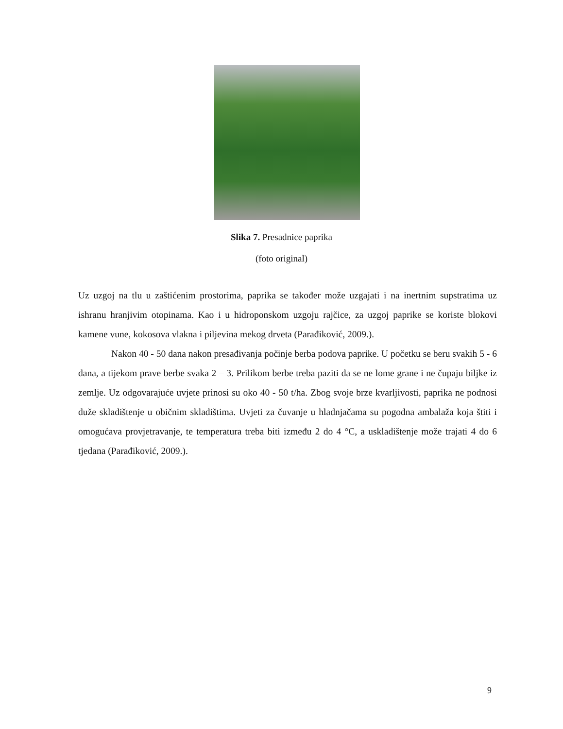Slika 7. Presadnice paprika
(foto original)
Uz uzgoj na tlu u zaštićenim prostorima, paprika se također može uzgajati i na inertnim supstratima uz ishranu hranjivim otopinama. Kao i u hidroponskom uzgoju rajčice, za uzgoj paprike se koriste blokovi kamene vune, kokosova vlakna i piljevina mekog drveta (Parađiković, 2009.).
Nakon 40 - 50 dana nakon presađivanja počinje berba podova paprike. U početku se beru svakih 5 - 6 dana, a tijekom prave berbe svaka 2 – 3. Prilikom berbe treba paziti da se ne lome grane i ne čupaju biljke iz zemlje. Uz odgovarajuće uvjete prinosi su oko 40 - 50 t/ha. Zbog svoje brze kvarljivosti, paprika ne podnosi duže skladištenje u običnim skladištima. Uvjeti za čuvanje u hladnjačama su pogodna ambalaža koja štiti i omogućava provjetravanje, te temperatura treba biti između 2 do 4 °C, a uskladištenje može trajati 4 do 6 tjedana (Parađiković, 2009.).
9